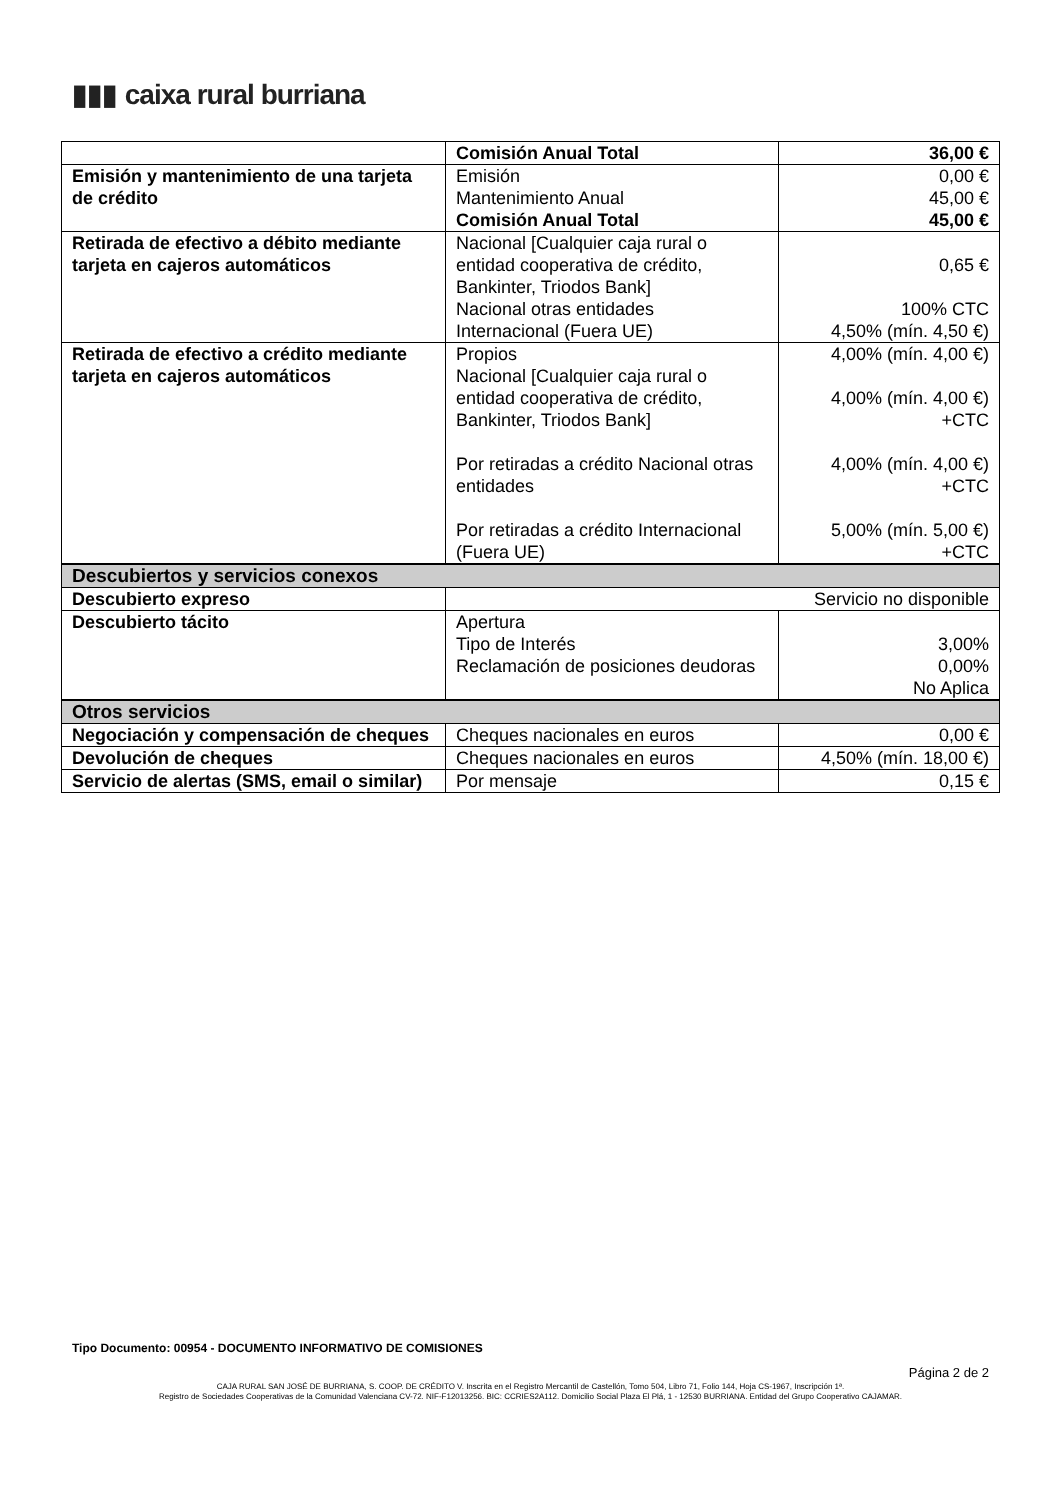▮▮▮ caixa rural burriana
| | Comisión Anual Total | 36,00 € |
| Emisión y mantenimiento de una tarjeta de crédito | Emisión Mantenimiento Anual Comisión Anual Total | 0,00 € 45,00 € 45,00 € |
| Retirada de efectivo a débito mediante tarjeta en cajeros automáticos | Nacional [Cualquier caja rural o entidad cooperativa de crédito, Bankinter, Triodos Bank] Nacional otras entidades Internacional (Fuera UE) | 0,65 € 100% CTC 4,50% (mín. 4,50 €) |
| Retirada de efectivo a crédito mediante tarjeta en cajeros automáticos | Propios Nacional [Cualquier caja rural o entidad cooperativa de crédito, Bankinter, Triodos Bank] Por retiradas a crédito Nacional otras entidades Por retiradas a crédito Internacional (Fuera UE) | 4,00% (mín. 4,00 €) 4,00% (mín. 4,00 €) +CTC 4,00% (mín. 4,00 €) +CTC 5,00% (mín. 5,00 €) +CTC |
| Descubiertos y servicios conexos | | |
| Descubierto expreso | Servicio no disponible | |
| Descubierto tácito | Apertura Tipo de Interés Reclamación de posiciones deudoras | 3,00% 0,00% No Aplica |
| Otros servicios | | |
| Negociación y compensación de cheques | Cheques nacionales en euros | 0,00 € |
| Devolución de cheques | Cheques nacionales en euros | 4,50% (mín. 18,00 €) |
| Servicio de alertas (SMS, email o similar) | Por mensaje | 0,15 € |
Tipo Documento: 00954 - DOCUMENTO INFORMATIVO DE COMISIONES
Página 2 de 2
CAJA RURAL SAN JOSÉ DE BURRIANA, S. COOP. DE CRÉDITO V. Inscrita en el Registro Mercantil de Castellón, Tomo 504, Libro 71, Folio 144, Hoja CS-1967, Inscripción 1ª.
Registro de Sociedades Cooperativas de la Comunidad Valenciana CV-72. NIF-F12013256. BIC: CCRIES2A112. Domicilio Social Plaza El Plá, 1 - 12530 BURRIANA. Entidad del Grupo Cooperativo CAJAMAR.